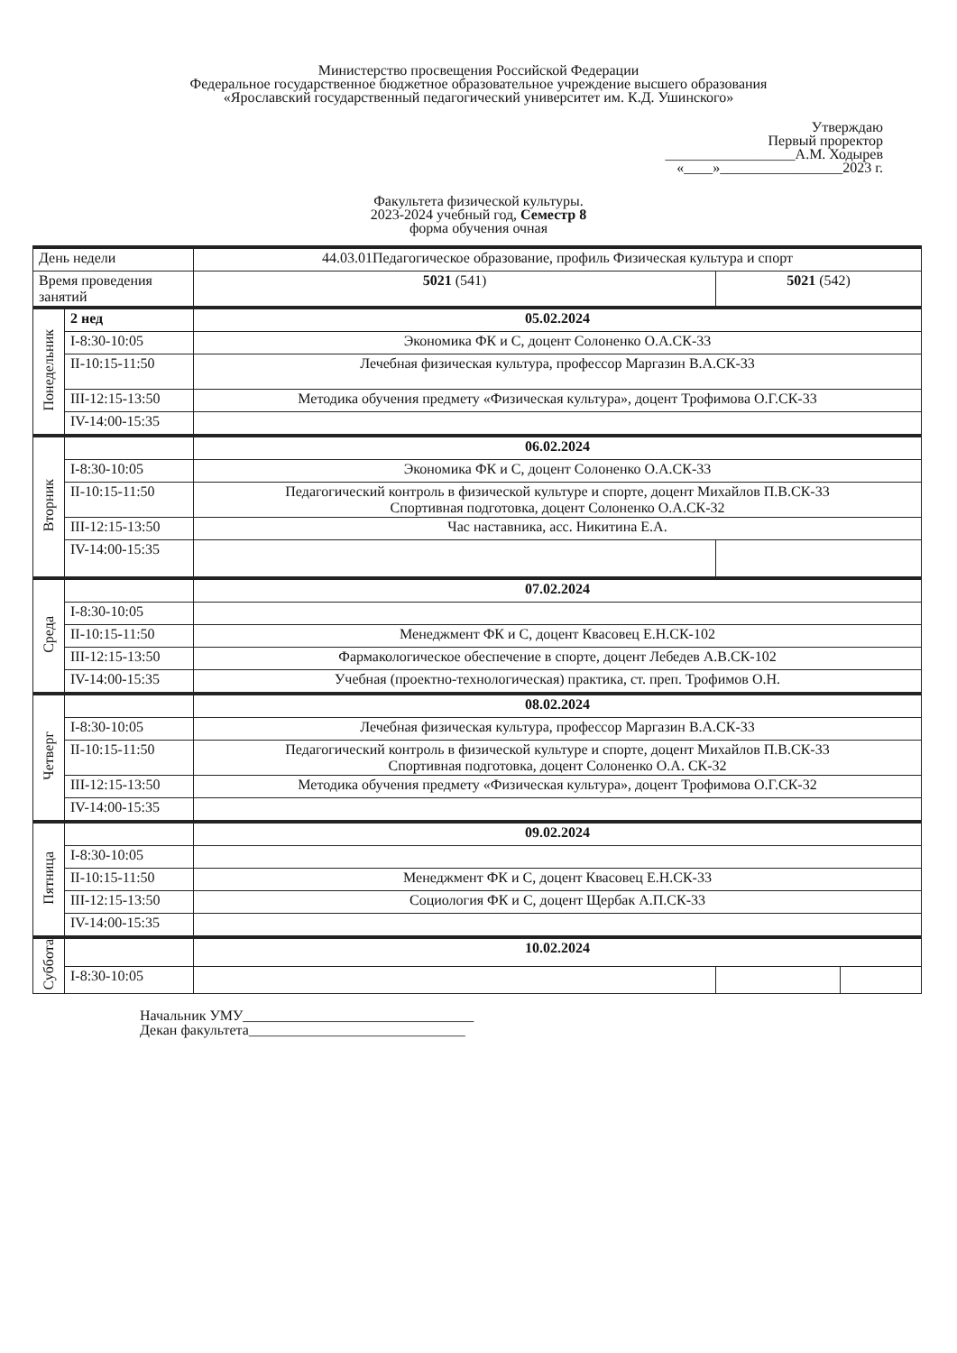Министерство просвещения Российской Федерации
Федеральное государственное бюджетное образовательное учреждение высшего образования
«Ярославский государственный педагогический университет им. К.Д. Ушинского»
Утверждаю
Первый проректор
__________________А.М. Ходырев
«____»_________________2023 г.
Факультета физической культуры.
2023-2024 учебный год, Семестр 8
форма обучения очная
| День недели | | 44.03.01Педагогическое образование, профиль Физическая культура и спорт | | |
| Время проведения занятий | | 5021 (541) | 5021 (542) | |
| Понедельник | 2 нед | 05.02.2024 | | |
| | I-8:30-10:05 | Экономика ФК и С, доцент Солоненко О.А.СК-33 | | |
| | II-10:15-11:50 | Лечебная физическая культура, профессор Маргазин В.А.СК-33 | | |
| | III-12:15-13:50 | Методика обучения предмету «Физическая культура», доцент Трофимова О.Г.СК-33 | | |
| | IV-14:00-15:35 | | | |
| Вторник | | 06.02.2024 | | |
| | I-8:30-10:05 | Экономика ФК и С, доцент Солоненко О.А.СК-33 | | |
| | II-10:15-11:50 | Педагогический контроль в физической культуре и спорте, доцент Михайлов П.В.СК-33 Спортивная подготовка, доцент Солоненко О.А.СК-32 | | |
| | III-12:15-13:50 | Час наставника, асс. Никитина Е.А. | | |
| | IV-14:00-15:35 | | | |
| Среда | | 07.02.2024 | | |
| | I-8:30-10:05 | | | |
| | II-10:15-11:50 | Менеджмент ФК и С, доцент Квасовец Е.Н.СК-102 | | |
| | III-12:15-13:50 | Фармакологическое обеспечение в спорте, доцент Лебедев А.В.СК-102 | | |
| | IV-14:00-15:35 | Учебная (проектно-технологическая) практика, ст. преп. Трофимов О.Н. | | |
| Четверг | | 08.02.2024 | | |
| | I-8:30-10:05 | Лечебная физическая культура, профессор Маргазин В.А.СК-33 | | |
| | II-10:15-11:50 | Педагогический контроль в физической культуре и спорте, доцент Михайлов П.В.СК-33 Спортивная подготовка, доцент Солоненко О.А. СК-32 | | |
| | III-12:15-13:50 | Методика обучения предмету «Физическая культура», доцент Трофимова О.Г.СК-32 | | |
| | IV-14:00-15:35 | | | |
| Пятница | | 09.02.2024 | | |
| | I-8:30-10:05 | | | |
| | II-10:15-11:50 | Менеджмент ФК и С, доцент Квасовец Е.Н.СК-33 | | |
| | III-12:15-13:50 | Социология ФК и С, доцент Щербак А.П.СК-33 | | |
| | IV-14:00-15:35 | | | |
| Суббота | | 10.02.2024 | | |
| | I-8:30-10:05 | | | |
Начальник УМУ________________________________
Декан факультета______________________________